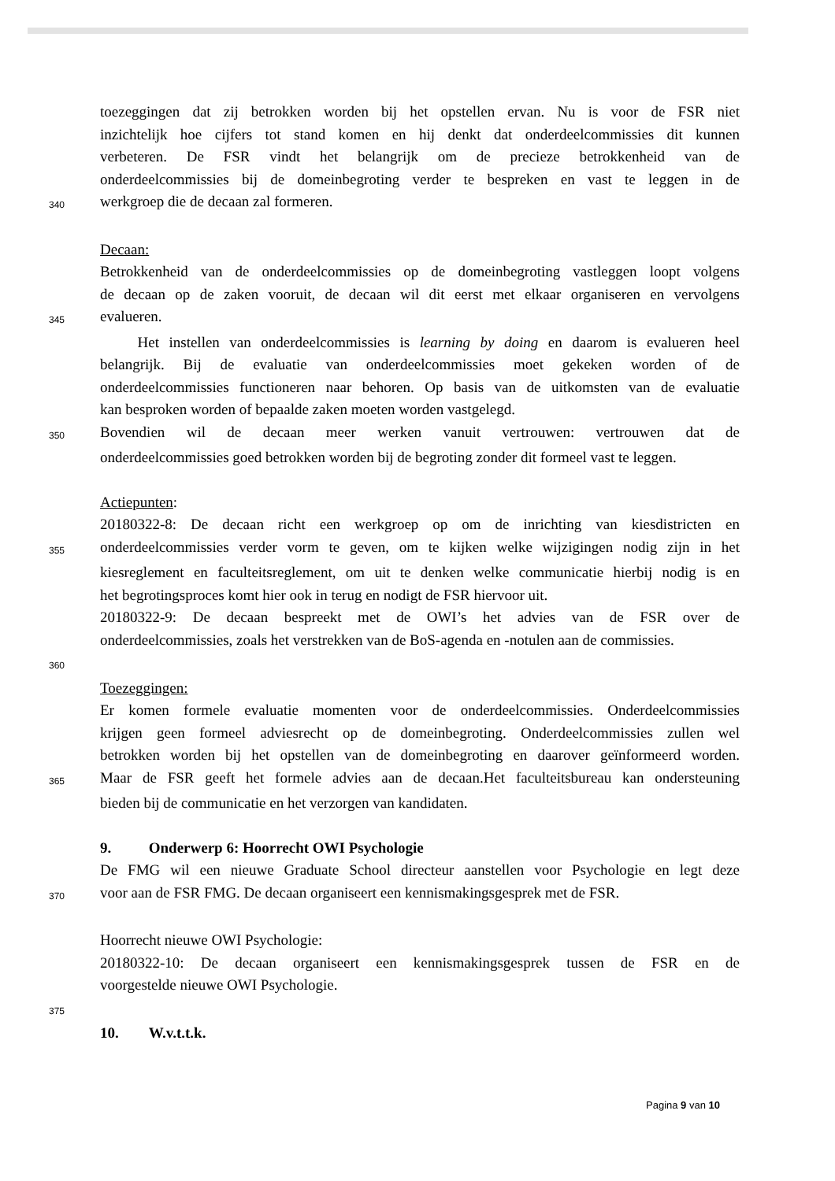toezeggingen dat zij betrokken worden bij het opstellen ervan. Nu is voor de FSR niet
inzichtelijk hoe cijfers tot stand komen en hij denkt dat onderdeelcommissies dit kunnen
verbeteren. De FSR vindt het belangrijk om de precieze betrokkenheid van de
onderdeelcommissies bij de domeinbegroting verder te bespreken en vast te leggen in de
340
werkgroep die de decaan zal formeren.
Decaan:
Betrokkenheid van de onderdeelcommissies op de domeinbegroting vastleggen loopt volgens
de decaan op de zaken vooruit, de decaan wil dit eerst met elkaar organiseren en vervolgens
345
evalueren.
   Het instellen van onderdeelcommissies is learning by doing en daarom is evalueren heel
belangrijk. Bij de evaluatie van onderdeelcommissies moet gekeken worden of de
onderdeelcommissies functioneren naar behoren. Op basis van de uitkomsten van de evaluatie
kan besproken worden of bepaalde zaken moeten worden vastgelegd.
350
Bovendien wil de decaan meer werken vanuit vertrouwen: vertrouwen dat de
onderdeelcommissies goed betrokken worden bij de begroting zonder dit formeel vast te leggen.
Actiepunten:
20180322-8: De decaan richt een werkgroep op om de inrichting van kiesdistricten en
355
onderdeelcommissies verder vorm te geven, om te kijken welke wijzigingen nodig zijn in het
kiesreglement en faculteitsreglement, om uit te denken welke communicatie hierbij nodig is en
het begrotingsproces komt hier ook in terug en nodigt de FSR hiervoor uit.
20180322-9: De decaan bespreekt met de OWI’s het advies van de FSR over de
onderdeelcommissies, zoals het verstrekken van de BoS-agenda en -notulen aan de commissies.
360
Toezeggingen:
Er komen formele evaluatie momenten voor de onderdeelcommissies. Onderdeelcommissies
krijgen geen formeel adviesrecht op de domeinbegroting. Onderdeelcommissies zullen wel
betrokken worden bij het opstellen van de domeinbegroting en daarover geïnformeerd worden.
365
Maar de FSR geeft het formele advies aan de decaan.Het faculteitsbureau kan ondersteuning
bieden bij de communicatie en het verzorgen van kandidaten.
9.   Onderwerp 6: Hoorrecht OWI Psychologie
De FMG wil een nieuwe Graduate School directeur aanstellen voor Psychologie en legt deze
370
voor aan de FSR FMG. De decaan organiseert een kennismakingsgesprek met de FSR.
Hoorrecht nieuwe OWI Psychologie:
20180322-10: De decaan organiseert een kennismakingsgesprek tussen de FSR en de
voorgestelde nieuwe OWI Psychologie.
375
10.  W.v.t.t.k.
Pagina 9 van 10